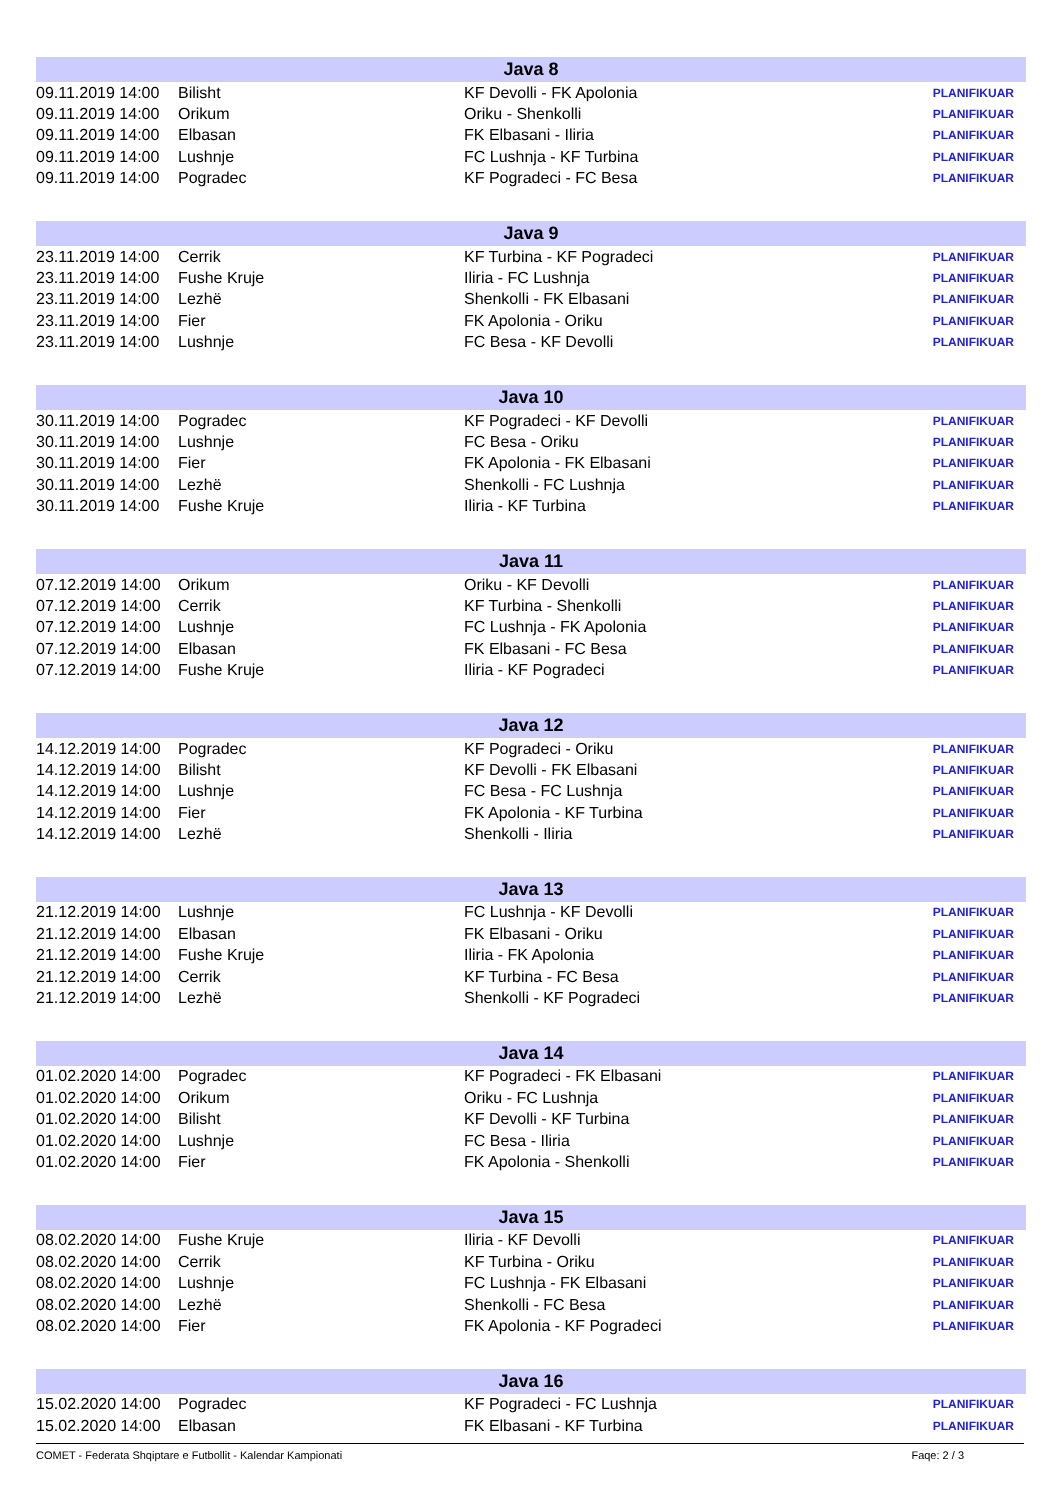| Java 8 | | | |
| --- | --- | --- | --- |
| 09.11.2019 14:00 | Bilisht | KF Devolli - FK Apolonia | PLANIFIKUAR |
| 09.11.2019 14:00 | Orikum | Oriku - Shenkolli | PLANIFIKUAR |
| 09.11.2019 14:00 | Elbasan | FK Elbasani - Iliria | PLANIFIKUAR |
| 09.11.2019 14:00 | Lushnje | FC Lushnja - KF Turbina | PLANIFIKUAR |
| 09.11.2019 14:00 | Pogradec | KF Pogradeci - FC Besa | PLANIFIKUAR |
| Java 9 | | | |
| 23.11.2019 14:00 | Cerrik | KF Turbina - KF Pogradeci | PLANIFIKUAR |
| 23.11.2019 14:00 | Fushe Kruje | Iliria - FC Lushnja | PLANIFIKUAR |
| 23.11.2019 14:00 | Lezhë | Shenkolli - FK Elbasani | PLANIFIKUAR |
| 23.11.2019 14:00 | Fier | FK Apolonia - Oriku | PLANIFIKUAR |
| 23.11.2019 14:00 | Lushnje | FC Besa - KF Devolli | PLANIFIKUAR |
| Java 10 | | | |
| 30.11.2019 14:00 | Pogradec | KF Pogradeci - KF Devolli | PLANIFIKUAR |
| 30.11.2019 14:00 | Lushnje | FC Besa - Oriku | PLANIFIKUAR |
| 30.11.2019 14:00 | Fier | FK Apolonia - FK Elbasani | PLANIFIKUAR |
| 30.11.2019 14:00 | Lezhë | Shenkolli - FC Lushnja | PLANIFIKUAR |
| 30.11.2019 14:00 | Fushe Kruje | Iliria - KF Turbina | PLANIFIKUAR |
| Java 11 | | | |
| 07.12.2019 14:00 | Orikum | Oriku - KF Devolli | PLANIFIKUAR |
| 07.12.2019 14:00 | Cerrik | KF Turbina - Shenkolli | PLANIFIKUAR |
| 07.12.2019 14:00 | Lushnje | FC Lushnja - FK Apolonia | PLANIFIKUAR |
| 07.12.2019 14:00 | Elbasan | FK Elbasani - FC Besa | PLANIFIKUAR |
| 07.12.2019 14:00 | Fushe Kruje | Iliria - KF Pogradeci | PLANIFIKUAR |
| Java 12 | | | |
| 14.12.2019 14:00 | Pogradec | KF Pogradeci - Oriku | PLANIFIKUAR |
| 14.12.2019 14:00 | Bilisht | KF Devolli - FK Elbasani | PLANIFIKUAR |
| 14.12.2019 14:00 | Lushnje | FC Besa - FC Lushnja | PLANIFIKUAR |
| 14.12.2019 14:00 | Fier | FK Apolonia - KF Turbina | PLANIFIKUAR |
| 14.12.2019 14:00 | Lezhë | Shenkolli - Iliria | PLANIFIKUAR |
| Java 13 | | | |
| 21.12.2019 14:00 | Lushnje | FC Lushnja - KF Devolli | PLANIFIKUAR |
| 21.12.2019 14:00 | Elbasan | FK Elbasani - Oriku | PLANIFIKUAR |
| 21.12.2019 14:00 | Fushe Kruje | Iliria - FK Apolonia | PLANIFIKUAR |
| 21.12.2019 14:00 | Cerrik | KF Turbina - FC Besa | PLANIFIKUAR |
| 21.12.2019 14:00 | Lezhë | Shenkolli - KF Pogradeci | PLANIFIKUAR |
| Java 14 | | | |
| 01.02.2020 14:00 | Pogradec | KF Pogradeci - FK Elbasani | PLANIFIKUAR |
| 01.02.2020 14:00 | Orikum | Oriku - FC Lushnja | PLANIFIKUAR |
| 01.02.2020 14:00 | Bilisht | KF Devolli - KF Turbina | PLANIFIKUAR |
| 01.02.2020 14:00 | Lushnje | FC Besa - Iliria | PLANIFIKUAR |
| 01.02.2020 14:00 | Fier | FK Apolonia - Shenkolli | PLANIFIKUAR |
| Java 15 | | | |
| 08.02.2020 14:00 | Fushe Kruje | Iliria - KF Devolli | PLANIFIKUAR |
| 08.02.2020 14:00 | Cerrik | KF Turbina - Oriku | PLANIFIKUAR |
| 08.02.2020 14:00 | Lushnje | FC Lushnja - FK Elbasani | PLANIFIKUAR |
| 08.02.2020 14:00 | Lezhë | Shenkolli - FC Besa | PLANIFIKUAR |
| 08.02.2020 14:00 | Fier | FK Apolonia - KF Pogradeci | PLANIFIKUAR |
| Java 16 | | | |
| 15.02.2020 14:00 | Pogradec | KF Pogradeci - FC Lushnja | PLANIFIKUAR |
| 15.02.2020 14:00 | Elbasan | FK Elbasani - KF Turbina | PLANIFIKUAR |
COMET - Federata Shqiptare e Futbollit - Kalendar Kampionati Faqe: 2 / 3